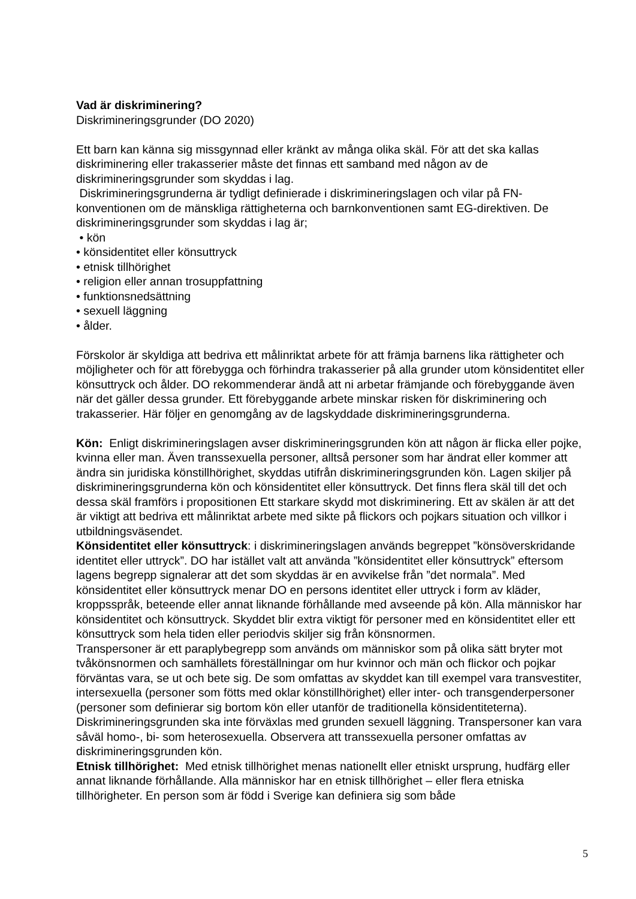Vad är diskriminering?
Diskrimineringsgrunder (DO 2020)
Ett barn kan känna sig missgynnad eller kränkt av många olika skäl. För att det ska kallas diskriminering eller trakasserier måste det finnas ett samband med någon av de diskrimineringsgrunder som skyddas i lag.
Diskrimineringsgrunderna är tydligt definierade i diskrimineringslagen och vilar på FN-konventionen om de mänskliga rättigheterna och barnkonventionen samt EG-direktiven. De diskrimineringsgrunder som skyddas i lag är;
• kön
• könsidentitet eller könsuttryck
• etnisk tillhörighet
• religion eller annan trosuppfattning
• funktionsnedsättning
• sexuell läggning
• ålder.
Förskolor är skyldiga att bedriva ett målinriktat arbete för att främja barnens lika rättigheter och möjligheter och för att förebygga och förhindra trakasserier på alla grunder utom könsidentitet eller könsuttryck och ålder. DO rekommenderar ändå att ni arbetar främjande och förebyggande även när det gäller dessa grunder. Ett förebyggande arbete minskar risken för diskriminering och trakasserier. Här följer en genomgång av de lagskyddade diskrimineringsgrunderna.
Kön: Enligt diskrimineringslagen avser diskrimineringsgrunden kön att någon är flicka eller pojke, kvinna eller man. Även transsexuella personer, alltså personer som har ändrat eller kommer att ändra sin juridiska könstillhörighet, skyddas utifrån diskrimineringsgrunden kön. Lagen skiljer på diskrimineringsgrunderna kön och könsidentitet eller könsuttryck. Det finns flera skäl till det och dessa skäl framförs i propositionen Ett starkare skydd mot diskriminering. Ett av skälen är att det är viktigt att bedriva ett målinriktat arbete med sikte på flickors och pojkars situation och villkor i utbildningsväsendet.
Könsidentitet eller könsuttryck: i diskrimineringslagen används begreppet ”könsöverskridande identitet eller uttryck”. DO har istället valt att använda ”könsidentitet eller könsuttryck” eftersom lagens begrepp signalerar att det som skyddas är en avvikelse från ”det normala”. Med könsidentitet eller könsuttryck menar DO en persons identitet eller uttryck i form av kläder, kroppsspråk, beteende eller annat liknande förhållande med avseende på kön. Alla människor har könsidentitet och könsuttryck. Skyddet blir extra viktigt för personer med en könsidentitet eller ett könsuttryck som hela tiden eller periodvis skiljer sig från könsnormen.
Transpersoner är ett paraplybegrepp som används om människor som på olika sätt bryter mot tvåkönsnormen och samhällets föreställningar om hur kvinnor och män och flickor och pojkar förväntas vara, se ut och bete sig. De som omfattas av skyddet kan till exempel vara transvestiter, intersexuella (personer som fötts med oklar könstillhörighet) eller inter- och transgenderpersoner (personer som definierar sig bortom kön eller utanför de traditionella könsidentiteterna). Diskrimineringsgrunden ska inte förväxlas med grunden sexuell läggning. Transpersoner kan vara såväl homo-, bi- som heterosexuella. Observera att transsexuella personer omfattas av diskrimineringsgrunden kön.
Etnisk tillhörighet: Med etnisk tillhörighet menas nationellt eller etniskt ursprung, hudfärg eller annat liknande förhållande. Alla människor har en etnisk tillhörighet – eller flera etniska tillhörigheter. En person som är född i Sverige kan definiera sig som både
5